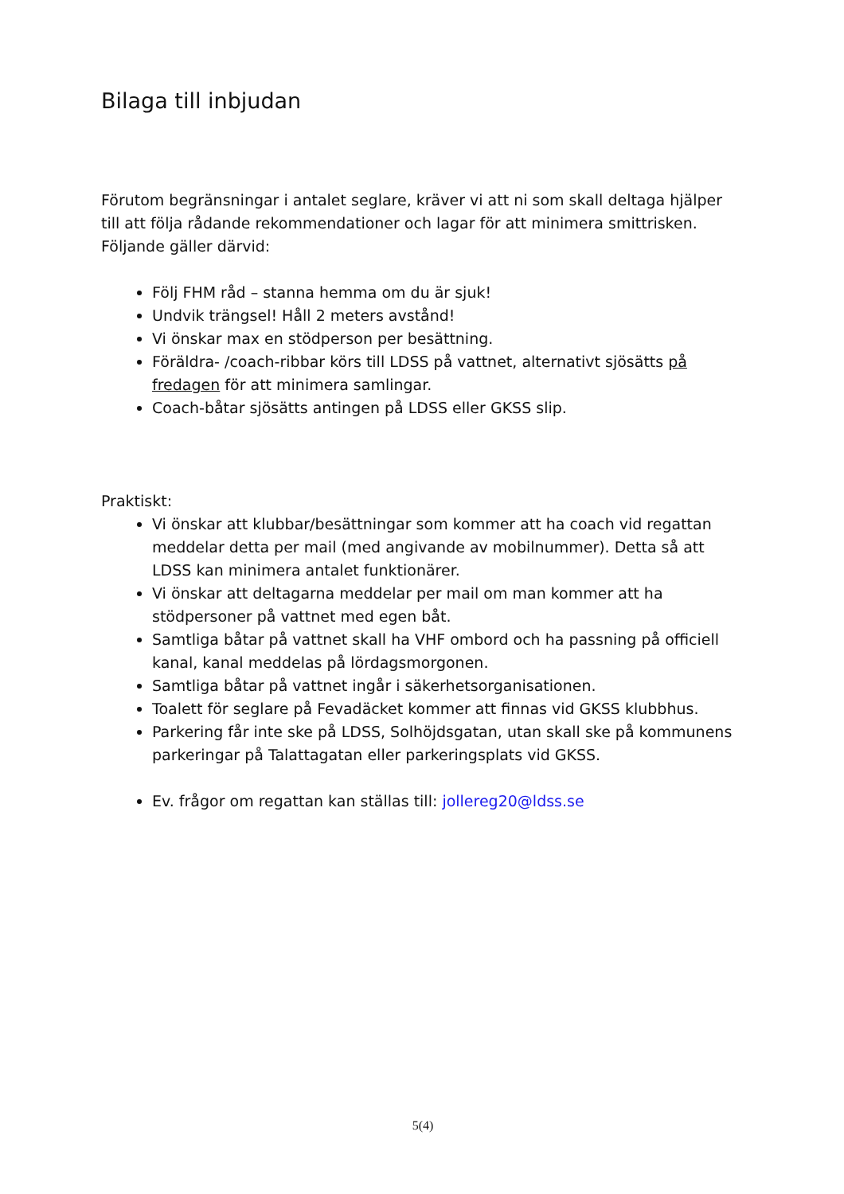Bilaga till inbjudan
Förutom begränsningar i antalet seglare, kräver vi att ni som skall deltaga hjälper till att följa rådande rekommendationer och lagar för att minimera smittrisken. Följande gäller därvid:
Följ FHM råd – stanna hemma om du är sjuk!
Undvik trängsel! Håll 2 meters avstånd!
Vi önskar max en stödperson per besättning.
Föräldra- /coach-ribbar körs till LDSS på vattnet, alternativt sjösätts på fredagen för att minimera samlingar.
Coach-båtar sjösätts antingen på LDSS eller GKSS slip.
Praktiskt:
Vi önskar att klubbar/besättningar som kommer att ha coach vid regattan meddelar detta per mail (med angivande av mobilnummer). Detta så att LDSS kan minimera antalet funktionärer.
Vi önskar att deltagarna meddelar per mail om man kommer att ha stödpersoner på vattnet med egen båt.
Samtliga båtar på vattnet skall ha VHF ombord och ha passning på officiell kanal, kanal meddelas på lördagsmorgonen.
Samtliga båtar på vattnet ingår i säkerhetsorganisationen.
Toalett för seglare på Fevadäcket kommer att finnas vid GKSS klubbhus.
Parkering får inte ske på LDSS, Solhöjdsgatan, utan skall ske på kommunens parkeringar på Talattagatan eller parkeringsplats vid GKSS.
Ev. frågor om regattan kan ställas till: jollereg20@ldss.se
5(4)